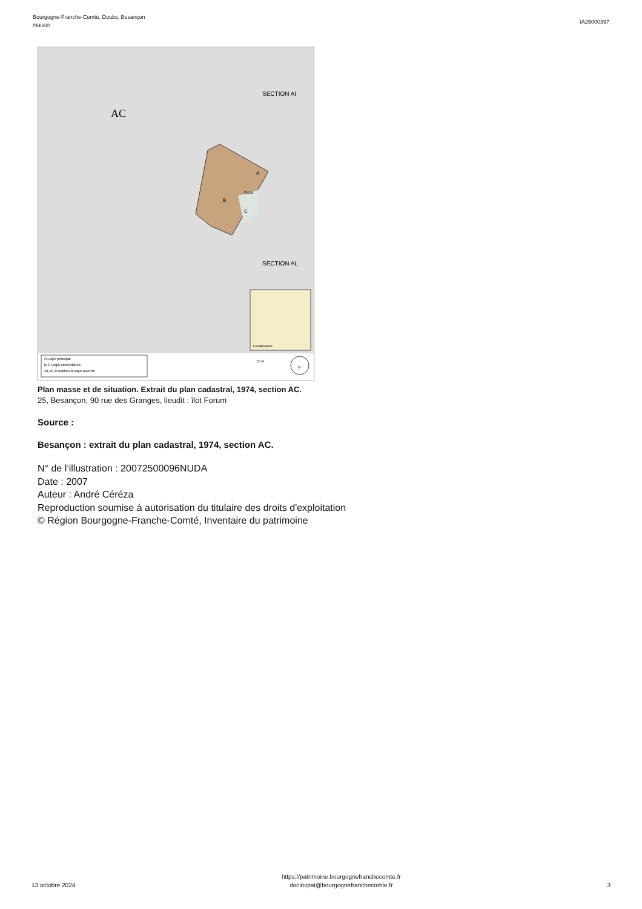Bourgogne-Franche-Comté, Doubs, Besançon
maison
IA25000397
A
Cour
B
C
AC
SECTION AI
SECTION AL
Localisation
A Logis principal
B,C Logis secondaires
A1,B1 Escaliers à cage ouverte
15 m
N
Plan masse et de situation. Extrait du plan cadastral, 1974, section AC.
25, Besançon, 90 rue des Granges, lieudit : îlot Forum
Source :
Besançon : extrait du plan cadastral, 1974, section AC.
N° de l’illustration : 20072500096NUDA
Date : 2007
Auteur : André Céréza
Reproduction soumise à autorisation du titulaire des droits d'exploitation
© Région Bourgogne-Franche-Comté, Inventaire du patrimoine
13 octobre 2024
https://patrimoine.bourgognefranchecomte.fr
docinvpat@bourgognefranchecomte.fr
3